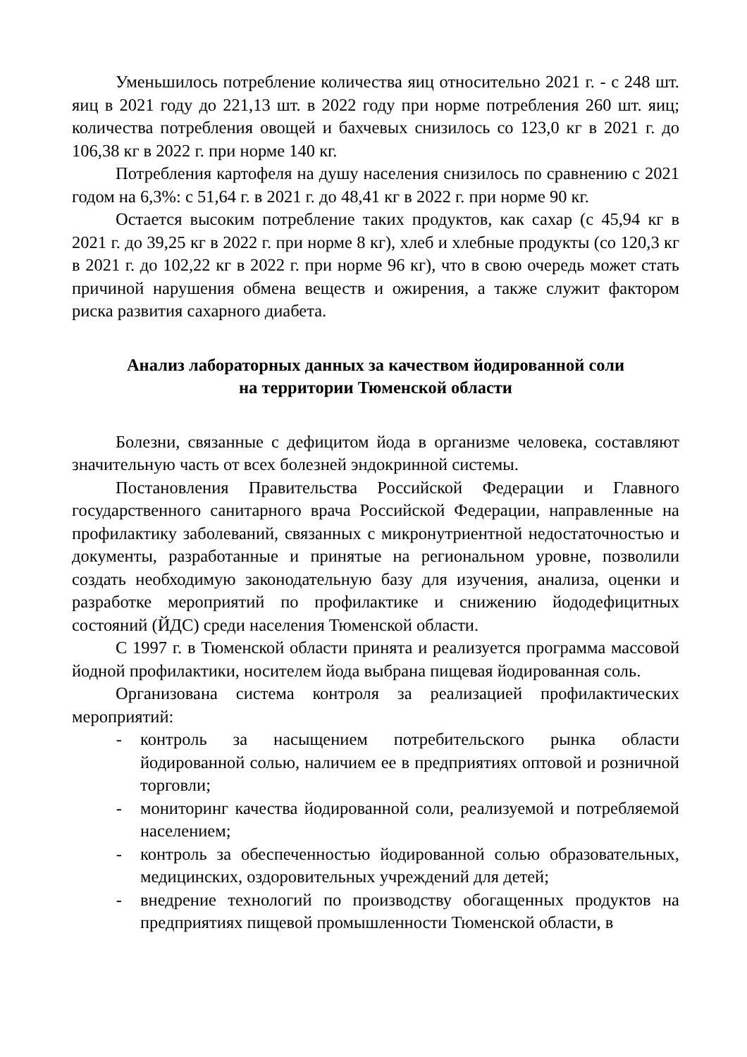Уменьшилось потребление количества яиц относительно 2021 г. - с 248 шт. яиц в 2021 году до 221,13 шт. в 2022 году при норме потребления 260 шт. яиц; количества потребления овощей и бахчевых снизилось со 123,0 кг в 2021 г. до 106,38 кг в 2022 г. при норме 140 кг.
Потребления картофеля на душу населения снизилось по сравнению с 2021 годом на 6,3%: с 51,64 г. в 2021 г. до 48,41 кг в 2022 г. при норме 90 кг.
Остается высоким потребление таких продуктов, как сахар (с 45,94 кг в 2021 г. до 39,25 кг в 2022 г. при норме 8 кг), хлеб и хлебные продукты (со 120,3 кг в 2021 г. до 102,22 кг в 2022 г. при норме 96 кг), что в свою очередь может стать причиной нарушения обмена веществ и ожирения, а также служит фактором риска развития сахарного диабета.
Анализ лабораторных данных за качеством йодированной соли
на территории Тюменской области
Болезни, связанные с дефицитом йода в организме человека, составляют значительную часть от всех болезней эндокринной системы.
Постановления Правительства Российской Федерации и Главного государственного санитарного врача Российской Федерации, направленные на профилактику заболеваний, связанных с микронутриентной недостаточностью и документы, разработанные и принятые на региональном уровне, позволили создать необходимую законодательную базу для изучения, анализа, оценки и разработке мероприятий по профилактике и снижению йододефицитных состояний (ЙДС) среди населения Тюменской области.
С 1997 г. в Тюменской области принята и реализуется программа массовой йодной профилактики, носителем йода выбрана пищевая йодированная соль.
Организована система контроля за реализацией профилактических мероприятий:
- контроль за насыщением потребительского рынка области йодированной солью, наличием ее в предприятиях оптовой и розничной торговли;
- мониторинг качества йодированной соли, реализуемой и потребляемой населением;
- контроль за обеспеченностью йодированной солью образовательных, медицинских, оздоровительных учреждений для детей;
- внедрение технологий по производству обогащенных продуктов на предприятиях пищевой промышленности Тюменской области, в